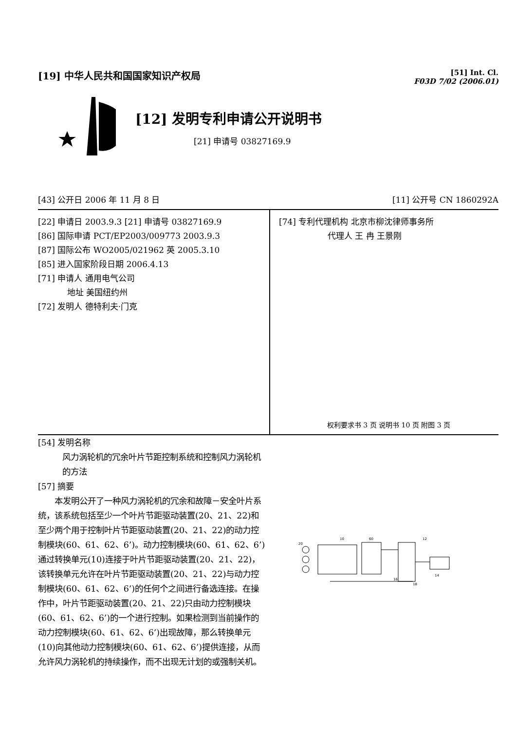[19] 中华人民共和国国家知识产权局
[51] Int. Cl.
F03D 7/02 (2006.01)
[12] 发明专利申请公开说明书
[21] 申请号 03827169.9
[43] 公开日 2006 年 11 月 8 日 [11] 公开号 CN 1860292A
[22] 申请日 2003.9.3 [21] 申请号 03827169.9
[86] 国际申请 PCT/EP2003/009773 2003.9.3
[87] 国际公布 WO2005/021962 英 2005.3.10
[85] 进入国家阶段日期 2006.4.13
[71] 申请人 通用电气公司
地址 美国纽约州
[72] 发明人 德特利夫·门克
[74] 专利代理机构 北京市柳沈律师事务所
代理人 王 冉 王景刚
权利要求书 3 页 说明书 10 页 附图 3 页
[54] 发明名称
风力涡轮机的冗余叶片节距控制系统和控制风力涡轮机的方法
[57] 摘要
　　本发明公开了一种风力涡轮机的冗余和故障－安全叶片系统，该系统包括至少一个叶片节距驱动装置(20、21、22)和至少两个用于控制叶片节距驱动装置(20、21、22)的动力控制模块(60、61、62、6’)。动力控制模块(60、61、62、6’)通过转换单元(10)连接于叶片节距驱动装置(20、21、22)，该转换单元允许在叶片节距驱动装置(20、21、22)与动力控制模块(60、61、62、6’)的任何个之间进行备选连接。在操作中，叶片节距驱动装置(20、21、22)只由动力控制模块(60、61、62、6’)的一个进行控制。如果检测到当前操作的动力控制模块(60、61、62、6’)出现故障，那么转换单元(10)向其他动力控制模块(60、61、62、6’)提供连接，从而允许风力涡轮机的持续操作，而不出现无计划的或强制关机。
20
10
60
12
14
16
18